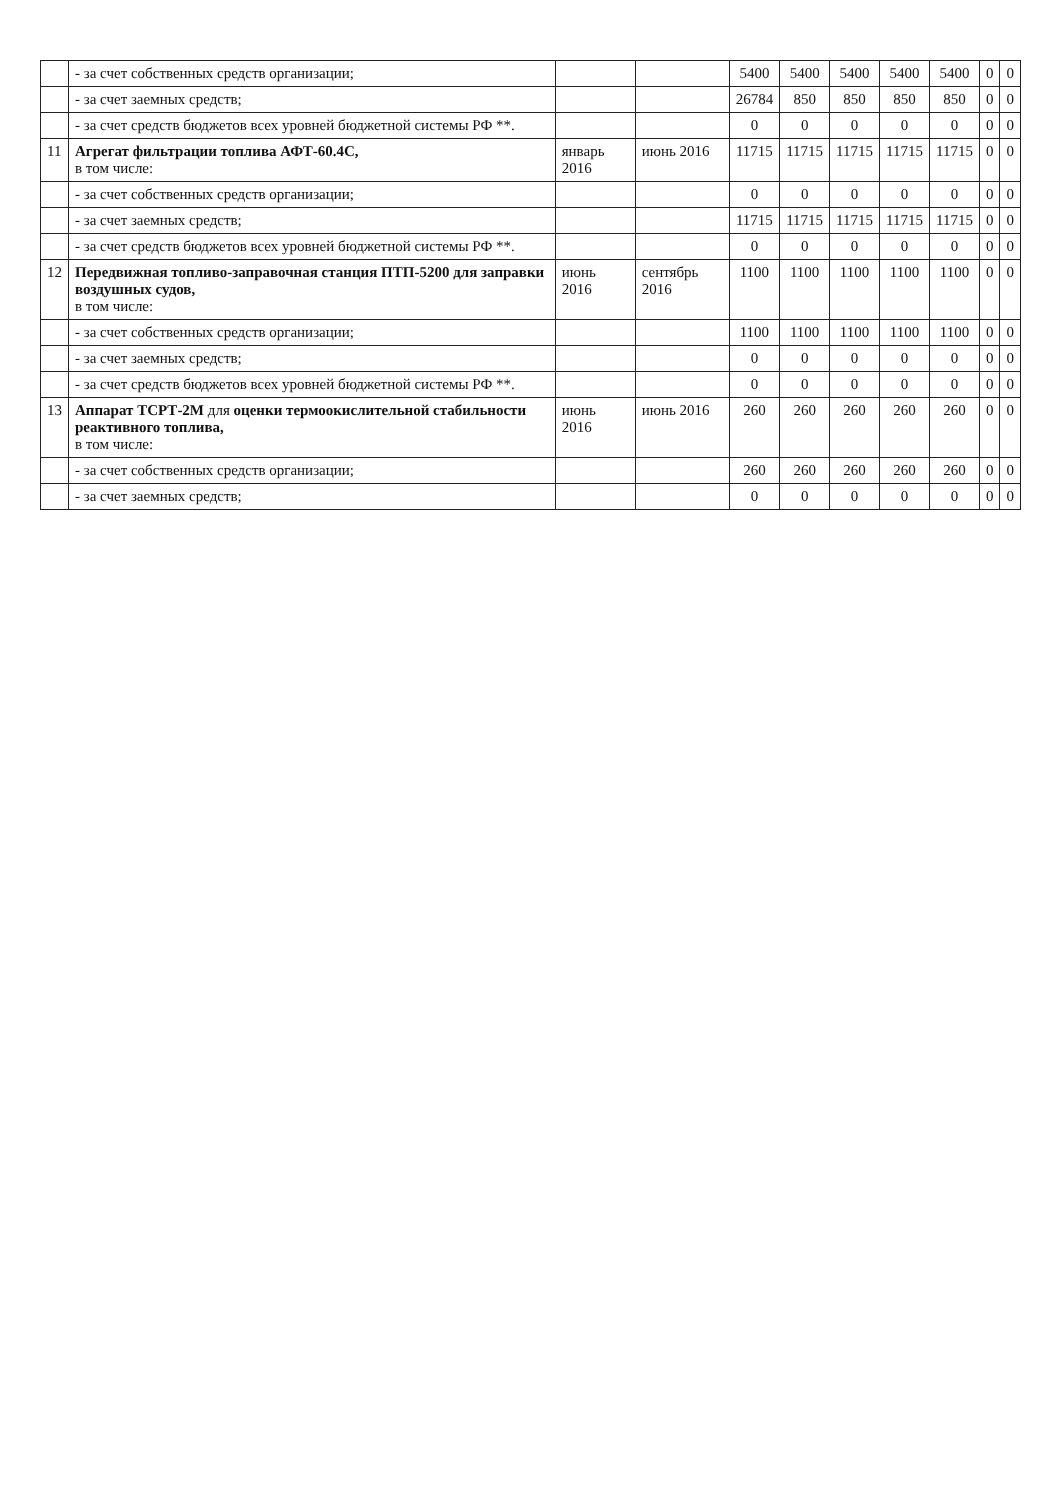| | - за счет собственных средств организации; | | | 5400 | 5400 | 5400 | 5400 | 5400 | 0 | 0 |
| | - за счет заемных средств; | | | 26784 | 850 | 850 | 850 | 850 | 0 | 0 |
| | - за счет средств бюджетов всех уровней бюджетной системы РФ **. | | | 0 | 0 | 0 | 0 | 0 | 0 | 0 |
| 11 | Агрегат фильтрации топлива АФТ-60.4С, в том числе: | январь 2016 | июнь 2016 | 11715 | 11715 | 11715 | 11715 | 11715 | 0 | 0 |
| | - за счет собственных средств организации; | | | 0 | 0 | 0 | 0 | 0 | 0 | 0 |
| | - за счет заемных средств; | | | 11715 | 11715 | 11715 | 11715 | 11715 | 0 | 0 |
| | - за счет средств бюджетов всех уровней бюджетной системы РФ **. | | | 0 | 0 | 0 | 0 | 0 | 0 | 0 |
| 12 | Передвижная топливо-заправочная станция ПТП-5200 для заправки воздушных судов, в том числе: | июнь 2016 | сентябрь 2016 | 1100 | 1100 | 1100 | 1100 | 1100 | 0 | 0 |
| | - за счет собственных средств организации; | | | 1100 | 1100 | 1100 | 1100 | 1100 | 0 | 0 |
| | - за счет заемных средств; | | | 0 | 0 | 0 | 0 | 0 | 0 | 0 |
| | - за счет средств бюджетов всех уровней бюджетной системы РФ **. | | | 0 | 0 | 0 | 0 | 0 | 0 | 0 |
| 13 | Аппарат ТСРТ-2М для оценки термоокислительной стабильности реактивного топлива, в том числе: | июнь 2016 | июнь 2016 | 260 | 260 | 260 | 260 | 260 | 0 | 0 |
| | - за счет собственных средств организации; | | | 260 | 260 | 260 | 260 | 260 | 0 | 0 |
| | - за счет заемных средств; | | | 0 | 0 | 0 | 0 | 0 | 0 | 0 |